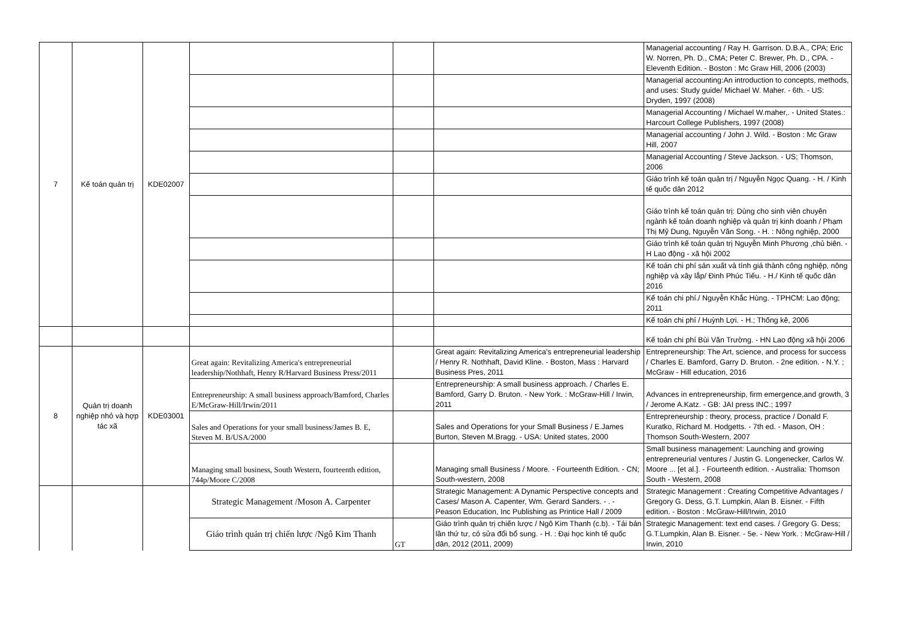| 7 | Kế toán quản trị | KDE02007 | | | | Managerial accounting / Ray H. Garrison. D.B.A., CPA; Eric W. Norren, Ph. D., CMA; Peter C. Brewer, Ph. D., CPA. - Eleventh Edition. - Boston : Mc Graw Hill, 2006 (2003) |
| | | | | | | Managerial accounting:An introduction to concepts, methods, and uses: Study guide/ Michael W. Maher. - 6th. - US: Dryden, 1997 (2008) |
| | | | | | | Managerial Accounting / Michael W.maher,. - United States.: Harcourt College Publishers, 1997 (2008) |
| | | | | | | Managerial accounting / John J. Wild. - Boston : Mc Graw Hill, 2007 |
| | | | | | | Managerial Accounting / Steve Jackson. - US; Thomson, 2006 |
| | | | | | | Giáo trình kế toán quản trị / Nguyễn Ngọc Quang. - H. / Kinh tế quốc dân 2012 |
| | | | | | | Giáo trình kế toán quản trị: Dùng cho sinh viên chuyên ngành kế toán doanh nghiệp và quản trị kinh doanh / Phạm Thị Mỹ Dung, Nguyễn Văn Song. - H. : Nông nghiệp, 2000 |
| | | | | | | Giáo trình kế toán quản trị Nguyễn Minh Phương ,chủ biên. - H Lao động - xã hội 2002 |
| | | | | | | Kế toán chi phí sản xuất và tính giá thành công nghiệp, nông nghiệp và xây lắp/ Đinh Phúc Tiếu. - H./ Kinh tế quốc dân 2016 |
| | | | | | | Kế toán chi phí./ Nguyễn Khắc Hùng. - TPHCM: Lao động; 2011 |
| | | | | | | Kế toán chi phí / Huỳnh Lợi. - H.; Thống kê, 2006 |
| | | | | | | Kế toán chi phí Bùi Văn Trường. - HN Lao động xã hội 2006 |
| 8 | Quản trị doanh nghiệp nhỏ và hợp tác xã | KDE03001 | Great again: Revitalizing America's entrepreneurial leadership/Nothhaft, Henry R/Harvard Business Press/2011 | | Great again: Revitalizing America's entrepreneurial leadership / Henry R. Nothhaft, David Kline. - Boston, Mass : Harvard Business Pres, 2011 | Entrepreneurship: The Art, science, and process for success / Charles E. Bamford, Garry D. Bruton. - 2ne edition. - N.Y. ; McGraw - Hill education, 2016 |
| | | | Entrepreneurship: A small business approach/Bamford, Charles E/McGraw-Hill/Irwin/2011 | | Entrepreneurship: A small business approach. / Charles E. Bamford, Garry D. Bruton. - New York. : McGraw-Hill / Irwin, 2011 | Advances in entrepreneurship, firm emergence,and growth, 3 / Jerome A.Katz. - GB: JAI press INC.; 1997 |
| | | | Sales and Operations for your small business/James B. E, Steven M. B/USA/2000 | | Sales and Operations for your Small Business / E.James Burton, Steven M.Bragg. - USA: United states, 2000 | Entrepreneurship : theory, process, practice / Donald F. Kuratko, Richard M. Hodgetts. - 7th ed. - Mason, OH : Thomson South-Western, 2007 |
| | | | Managing small business, South Western, fourteenth edition, 744p/Moore C/2008 | | Managing small Business / Moore. - Fourteenth Edition. - CN; South-western, 2008 | Small business management: Launching and growing entrepreneurial ventures / Justin G. Longenecker, Carlos W. Moore ... [et al.]. - Fourteenth edition. - Australia: Thomson South - Western, 2008 |
| | | | Strategic Management /Moson A. Carpenter | | Strategic Management: A Dynamic Perspective concepts and Cases/ Mason A. Capenter, Wm. Gerard Sanders. - . - Peason Education, Inc Publishing as Printice Hall / 2009 | Strategic Management : Creating Competitive Advantages / Gregory G. Dess, G.T. Lumpkin, Alan B. Eisner. - Fifth edition. - Boston : McGraw-Hill/Irwin, 2010 |
| | | | Giáo trình quản trị chiến lược /Ngô Kim Thanh | GT | Giáo trình quản trị chiến lược / Ngô Kim Thanh (c.b). - Tái bản lần thứ tư, có sửa đổi bổ sung. - H. : Đại học kinh tế quốc dân, 2012 (2011, 2009) | Strategic Management: text end cases. / Gregory G. Dess; G.T.Lumpkin, Alan B. Eisner. - 5e. - New York. : McGraw-Hill / Irwin, 2010 |